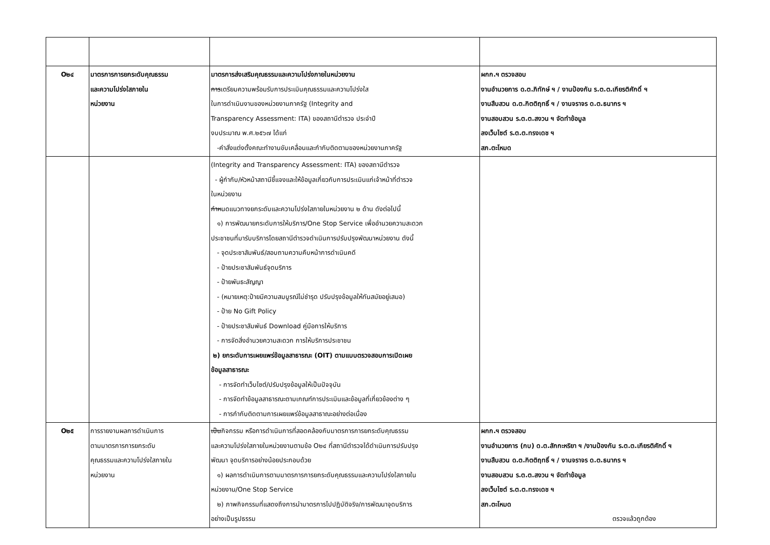| O๒๔ | มาตรการการยกระดับคุณธรรม และความโปร่งใสภายใน หน่วยงาน | มาตรการส่งเสริมคุณธรรมและความโปร่งภายในหน่วยงาน การ เตรียมความพร้อมรับการประเมินคุณธรรมและความโปร่งใส ในการดำเนินงานของหน่วยงานภาครัฐ (Integrity and Transparency Assessment: ITA) ของสถานีตำรวจ ประจำปี งบประมาณ พ.ศ.๒๕๖๗ ได้แก่ -คำสั่งแต่งตั้งคณะทำงานขับเคลื่อนและกำกับติดตามของหน่วยงานภาครัฐ | ผกก.ฯ ตรวจสอบ งานอำนวยการ ด.ต.ภิทักษ์ ฯ / งานป้องกัน ร.ต.ต.เกียรติศักดิ์ ฯ งานสืบสวน ด.ต.กิตติฤทธิ์ ฯ / งานจราจร ด.ต.ธนากร ฯ งานสอบสวน ร.ต.ต.สงวน ฯ จัดทำข้อมูล ลงเว็บไซต์ ร.ต.ต.ทรงเดช ฯ สภ.ตะโหมด |
| | | (Integrity and Transparency Assessment: ITA) ของสถานีตำรวจ - ผู้กำกับ/หัวหน้าสถานีชี้แจงและให้ข้อมูลเกี่ยวกับการประเมินแก่เจ้าหน้าที่ตำรวจ ในหน่วยงาน กำห นดแนวทางยกระดับและความโปร่งใสภายในหน่วยงาน ๒ ด้าน ดังต่อไปนี้ ๑) การพัฒนายกระดับการให้บริการ/One Stop Service เพื่ออำนวยความสะดวก ประชาชนที่มารับบริการโดยสถานีตำรวจดำเนินการปรับปรุงพัฒนาหน่วยงาน ดังนี้ - จุดประชาสัมพันธ์/สอบถามความคืบหน้าการดำเนินคดี - ป้ายประชาสัมพันธ์จุดบริการ - ป้ายพันธะสัญญา - (หมายเหตุ:ป้ายมีความสมบูรณ์ไม่ชำรุด ปรับปรุงข้อมูลให้ทันสมัยอยู่เสมอ) - ป้าย No Gift Policy - ป้ายประชาสัมพันธ์ Download คู่มือการให้บริการ - การจัดสิ่งอำนวยความสะดวก การให้บริการประชาชน ๒) ยกระดับการเผยแพร่ข้อมูลสาธารณะ (OIT) ตามแบบตรวจสอบการเปิดเผย ข้อมูลสาธารณะ - การจัดทำเว็บไซต์/ปรับปรุงข้อมูลให้เป็นปัจจุบัน - การจัดทำข้อมูลสาธารณะตามเกณฑ์การประเมินและข้อมูลที่เกี่ยวข้องต่าง ๆ - การกำกับติดตามการเผยแพร่ข้อมูลสาธาณะอย่างต่อเนื่อง | |
| O๒๕ | การรายงานผลการดำเนินการ ตามมาตรการการยกระดับ คุณธรรมและความโปร่งใสภายใน หน่วยงาน | เป็น กิจกรรม หรือการดำเนินการที่สอดคล้องกับมาตรการการยกระดับคุณธรรม และความโปร่งใสภายในหน่วยงานตามข้อ O๒๔ ที่สถานีตำรวจได้ดำเนินการปรับปรุง พัฒนา จุดบริการอย่างน้อยประกอบด้วย ๑) ผลการดำเนินการตามมาตรการการยกระดับคุณธรรมและความโปร่งใสภายใน หน่วยงาน/One Stop Service ๒) ภาพกิจกรรมที่แสดงถึงการนำมาตรการไปปฏิบัติจริง/การพัฒนาจุดบริการ อย่างเป็นรูปธรรม | ผกก.ฯ ตรวจสอบ งานอำนวยการ (กบ) ด.ต.สักกะหริยา ฯ /งานป้องกัน ร.ต.ต.เกียรติศักดิ์ ฯ งานสืบสวน ด.ต.กิตติฤทธิ์ ฯ / งานจราจร ด.ต.ธนากร ฯ งานสอบสวน ร.ต.ต.สงวน ฯ จัดทำข้อมูล ลงเว็บไซต์ ร.ต.ต.ทรงเดช ฯ สภ.ตะโหมด ตรวจแล้วถูกต้อง |